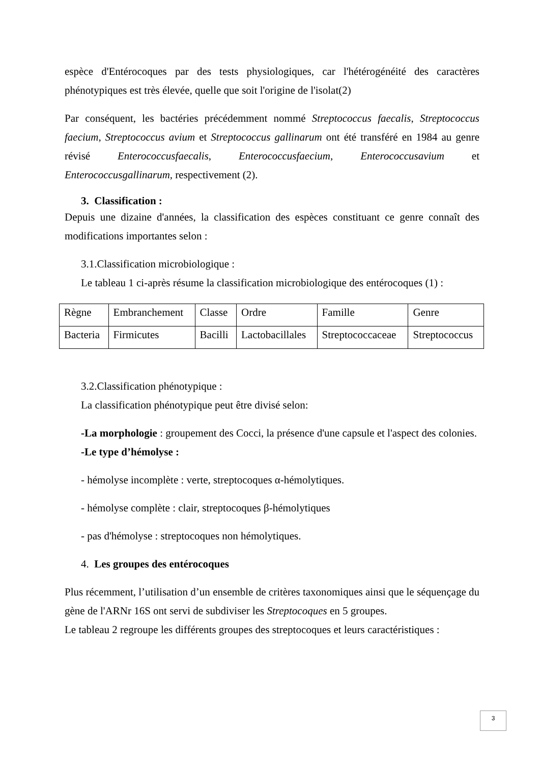espèce d'Entérocoques par des tests physiologiques, car l'hétérogénéité des caractères phénotypiques est très élevée, quelle que soit l'origine de l'isolat(2)
Par conséquent, les bactéries précédemment nommé Streptococcus faecalis, Streptococcus faecium, Streptococcus avium et Streptococcus gallinarum ont été transféré en 1984 au genre révisé Enterococcusfaecalis, Enterococcusfaecium, Enterococcusavium et Enterococcusgallinarum, respectivement (2).
3. Classification :
Depuis une dizaine d'années, la classification des espèces constituant ce genre connaît des modifications importantes selon :
3.1.Classification microbiologique :
Le tableau 1 ci-après résume la classification microbiologique des entérocoques (1) :
| Règne | Embranchement | Classe | Ordre | Famille | Genre |
| Bacteria | Firmicutes | Bacilli | Lactobacillales | Streptococcaceae | Streptococcus |
3.2.Classification phénotypique :
La classification phénotypique peut être divisé selon:
-La morphologie : groupement des Cocci, la présence d'une capsule et l'aspect des colonies.
-Le type d’hémolyse :
- hémolyse incomplète : verte, streptocoques α-hémolytiques.
- hémolyse complète : clair, streptocoques β-hémolytiques
- pas d'hémolyse : streptocoques non hémolytiques.
4. Les groupes des entérocoques
Plus récemment, l’utilisation d’un ensemble de critères taxonomiques ainsi que le séquençage du gène de l'ARNr 16S ont servi de subdiviser les Streptocoques en 5 groupes.
Le tableau 2 regroupe les différents groupes des streptocoques et leurs caractéristiques :
3